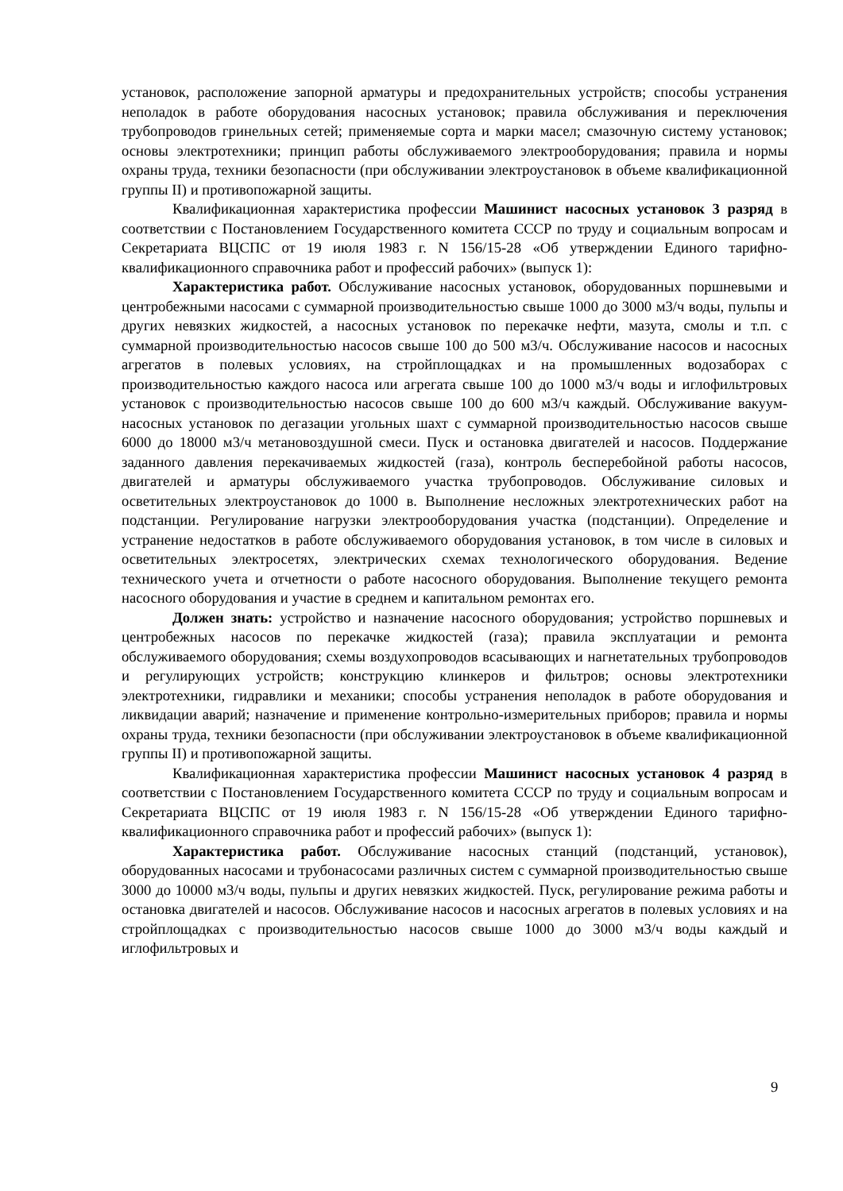установок, расположение запорной арматуры и предохранительных устройств; способы устранения неполадок в работе оборудования насосных установок; правила обслуживания и переключения трубопроводов гринельных сетей; применяемые сорта и марки масел; смазочную систему установок; основы электротехники; принцип работы обслуживаемого электрооборудования; правила и нормы охраны труда, техники безопасности (при обслуживании электроустановок в объеме квалификационной группы II) и противопожарной защиты.
Квалификационная характеристика профессии Машинист насосных установок 3 разряд в соответствии с Постановлением Государственного комитета СССР по труду и социальным вопросам и Секретариата ВЦСПС от 19 июля 1983 г. N 156/15-28 «Об утверждении Единого тарифно-квалификационного справочника работ и профессий рабочих» (выпуск 1):
Характеристика работ. Обслуживание насосных установок, оборудованных поршневыми и центробежными насосами с суммарной производительностью свыше 1000 до 3000 м3/ч воды, пульпы и других невязких жидкостей, а насосных установок по перекачке нефти, мазута, смолы и т.п. с суммарной производительностью насосов свыше 100 до 500 м3/ч. Обслуживание насосов и насосных агрегатов в полевых условиях, на стройплощадках и на промышленных водозаборах с производительностью каждого насоса или агрегата свыше 100 до 1000 м3/ч воды и иглофильтровых установок с производительностью насосов свыше 100 до 600 м3/ч каждый. Обслуживание вакуум-насосных установок по дегазации угольных шахт с суммарной производительностью насосов свыше 6000 до 18000 м3/ч метановоздушной смеси. Пуск и остановка двигателей и насосов. Поддержание заданного давления перекачиваемых жидкостей (газа), контроль бесперебойной работы насосов, двигателей и арматуры обслуживаемого участка трубопроводов. Обслуживание силовых и осветительных электроустановок до 1000 в. Выполнение несложных электротехнических работ на подстанции. Регулирование нагрузки электрооборудования участка (подстанции). Определение и устранение недостатков в работе обслуживаемого оборудования установок, в том числе в силовых и осветительных электросетях, электрических схемах технологического оборудования. Ведение технического учета и отчетности о работе насосного оборудования. Выполнение текущего ремонта насосного оборудования и участие в среднем и капитальном ремонтах его.
Должен знать: устройство и назначение насосного оборудования; устройство поршневых и центробежных насосов по перекачке жидкостей (газа); правила эксплуатации и ремонта обслуживаемого оборудования; схемы воздухопроводов всасывающих и нагнетательных трубопроводов и регулирующих устройств; конструкцию клинкеров и фильтров; основы электротехники электротехники, гидравлики и механики; способы устранения неполадок в работе оборудования и ликвидации аварий; назначение и применение контрольно-измерительных приборов; правила и нормы охраны труда, техники безопасности (при обслуживании электроустановок в объеме квалификационной группы II) и противопожарной защиты.
Квалификационная характеристика профессии Машинист насосных установок 4 разряд в соответствии с Постановлением Государственного комитета СССР по труду и социальным вопросам и Секретариата ВЦСПС от 19 июля 1983 г. N 156/15-28 «Об утверждении Единого тарифно-квалификационного справочника работ и профессий рабочих» (выпуск 1):
Характеристика работ. Обслуживание насосных станций (подстанций, установок), оборудованных насосами и трубонасосами различных систем с суммарной производительностью свыше 3000 до 10000 м3/ч воды, пульпы и других невязких жидкостей. Пуск, регулирование режима работы и остановка двигателей и насосов. Обслуживание насосов и насосных агрегатов в полевых условиях и на стройплощадках с производительностью насосов свыше 1000 до 3000 м3/ч воды каждый и иглофильтровых и
9